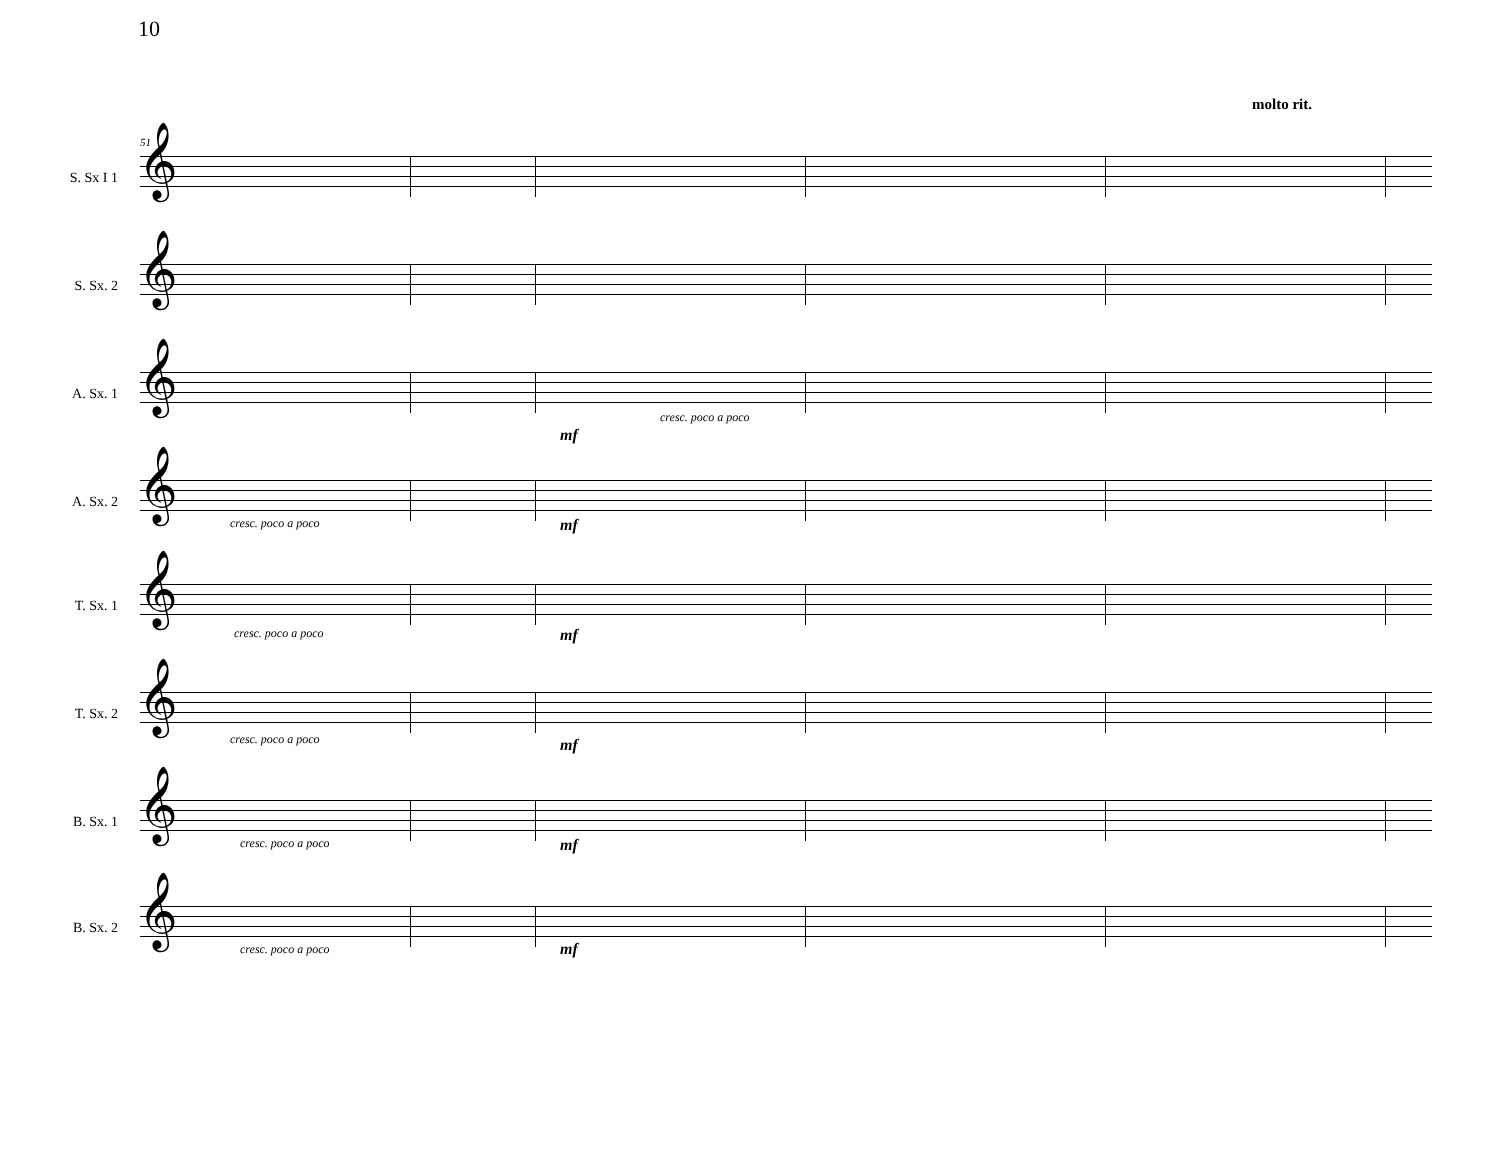10
molto rit.
51
S. Sx I 1 𝄞
S. Sx. 2 𝄞
A. Sx. 1 𝄞
mf
cresc. poco a poco
A. Sx. 2 𝄞 cresc. poco a poco mf
T. Sx. 1 𝄞
cresc. poco a poco mf
T. Sx. 2 𝄞
cresc. poco a poco mf
B. Sx. 1 𝄞 cresc. poco a poco mf
B. Sx. 2 𝄞 cresc. poco a poco mf